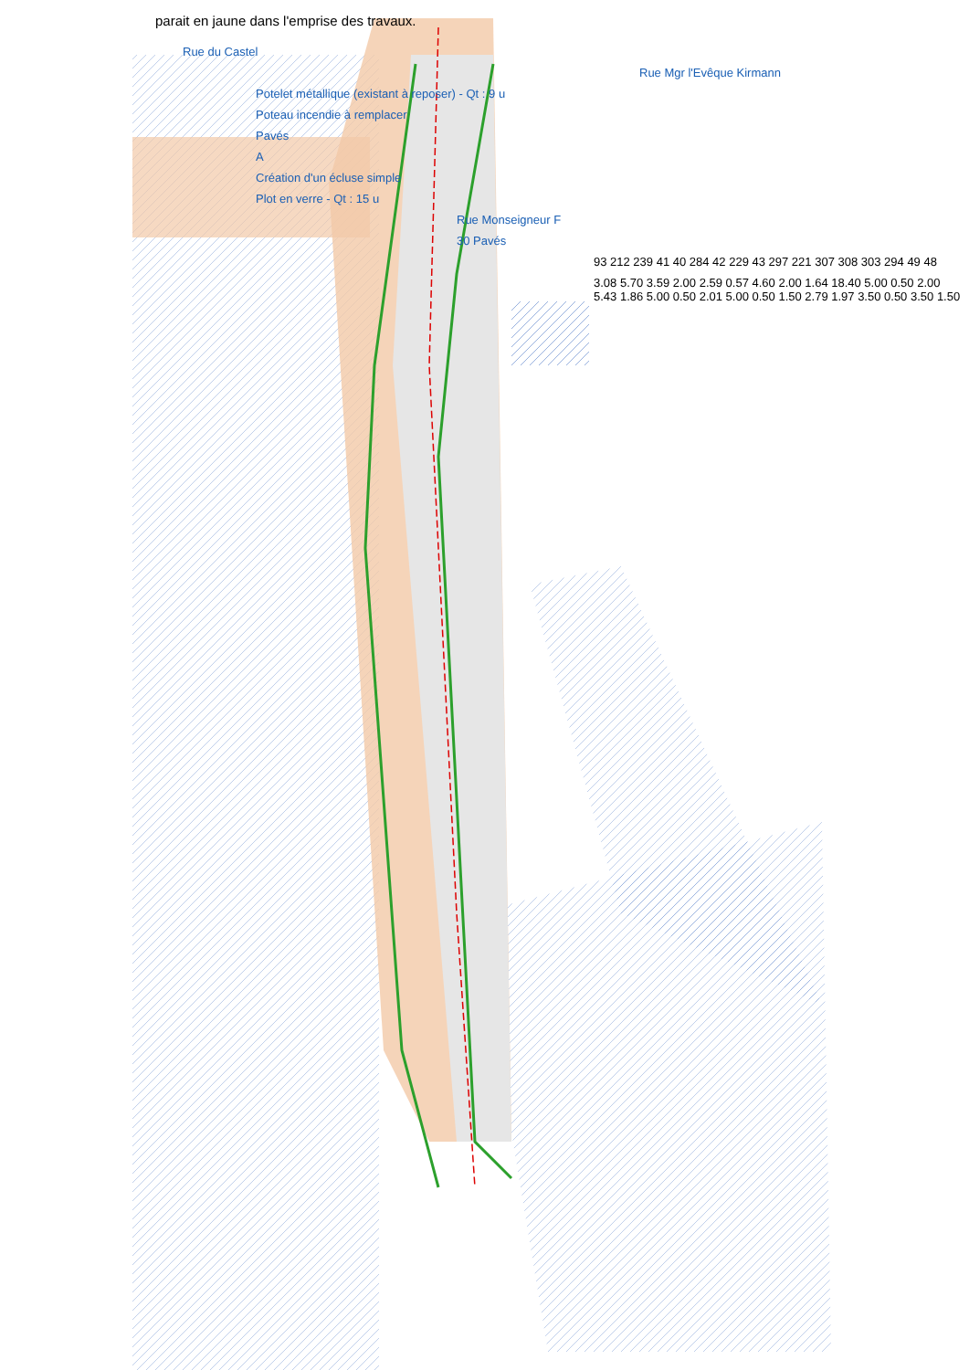parait en jaune dans l'emprise des travaux.
Rue du Castel
Rue Mgr l'Evêque Kirmann
Potelet métallique (existant à reposer) - Qt : 9 u
Poteau incendie à remplacer
Pavés
A
Création d'un écluse simple
Plot en verre - Qt : 15 u
Rue Monseigneur F
30 Pavés
93 212 239 41 40 284 42 229 43 297 221 307 308 303 294 49 48
3.08 5.70 3.59 2.00 2.59 0.57 4.60 2.00 1.64 18.40 5.00 0.50 2.00 5.43 1.86 5.00 0.50 2.01 5.00 0.50 1.50 2.79 1.97 3.50 0.50 3.50 1.50